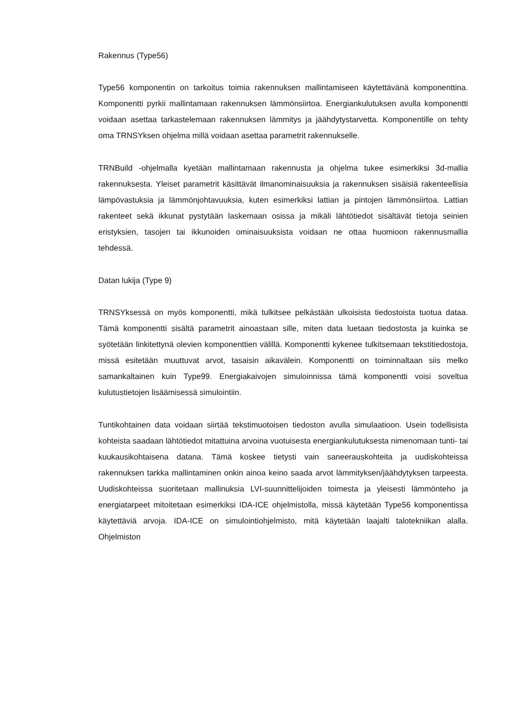Rakennus (Type56)
Type56 komponentin on tarkoitus toimia rakennuksen mallintamiseen käytettävänä komponenttina. Komponentti pyrkii mallintamaan rakennuksen lämmönsiirtoa. Energiankulutuksen avulla komponentti voidaan asettaa tarkastelemaan rakennuksen lämmitys ja jäähdytystarvetta. Komponentille on tehty oma TRNSYksen ohjelma millä voidaan asettaa parametrit rakennukselle.
TRNBuild -ohjelmalla kyetään mallintamaan rakennusta ja ohjelma tukee esimerkiksi 3d-mallia rakennuksesta. Yleiset parametrit käsittävät ilmanominaisuuksia ja rakennuksen sisäisiä rakenteellisia lämpövastuksia ja lämmönjohtavuuksia, kuten esimerkiksi lattian ja pintojen lämmönsiirtoa. Lattian rakenteet sekä ikkunat pystytään laskemaan osissa ja mikäli lähtötiedot sisältävät tietoja seinien eristyksien, tasojen tai ikkunoiden ominaisuuksista voidaan ne ottaa huomioon rakennusmallia tehdessä.
Datan lukija (Type 9)
TRNSYksessä on myös komponentti, mikä tulkitsee pelkästään ulkoisista tiedostoista tuotua dataa. Tämä komponentti sisältä parametrit ainoastaan sille, miten data luetaan tiedostosta ja kuinka se syötetään linkitettynä olevien komponenttien välillä. Komponentti kykenee tulkitsemaan tekstitiedostoja, missä esitetään muuttuvat arvot, tasaisin aikavälein. Komponentti on toiminnaltaan siis melko samankaltainen kuin Type99. Energiakaivojen simuloinnissa tämä komponentti voisi soveltua kulutustietojen lisäämisessä simulointiin.
Tuntikohtainen data voidaan siirtää tekstimuotoisen tiedoston avulla simulaatioon. Usein todellisista kohteista saadaan lähtötiedot mitattuina arvoina vuotuisesta energiankulutuksesta nimenomaan tunti- tai kuukausikohtaisena datana. Tämä koskee tietysti vain saneerauskohteita ja uudiskohteissa rakennuksen tarkka mallintaminen onkin ainoa keino saada arvot lämmityksen/jäähdytyksen tarpeesta. Uudiskohteissa suoritetaan mallinuksia LVI-suunnittelijoiden toimesta ja yleisesti lämmönteho ja energiatarpeet mitoitetaan esimerkiksi IDA-ICE ohjelmistolla, missä käytetään Type56 komponentissa käytettäviä arvoja. IDA-ICE on simulointiohjelmisto, mitä käytetään laajalti talotekniikan alalla. Ohjelmiston